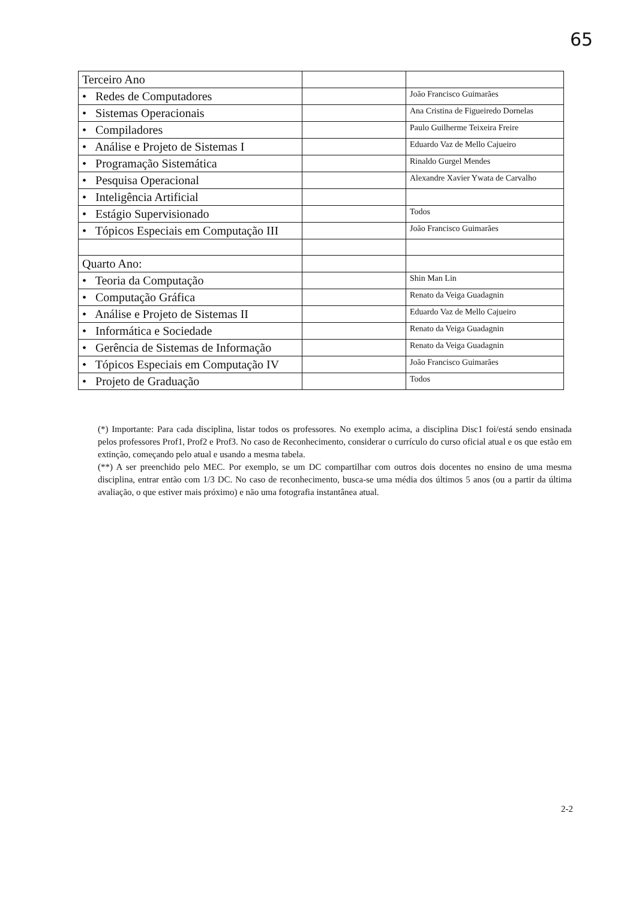65
| Terceiro Ano | | |
| • Redes de Computadores | | João Francisco Guimarães |
| • Sistemas Operacionais | | Ana Cristina de Figueiredo Dornelas |
| • Compiladores | | Paulo Guilherme Teixeira Freire |
| • Análise e Projeto de Sistemas I | | Eduardo Vaz de Mello Cajueiro |
| • Programação Sistemática | | Rinaldo Gurgel Mendes |
| • Pesquisa Operacional | | Alexandre Xavier Ywata de Carvalho |
| • Inteligência Artificial | | |
| • Estágio Supervisionado | | Todos |
| • Tópicos Especiais em Computação III | | João Francisco Guimarães |
| Quarto Ano: | | |
| • Teoria da Computação | | Shin Man Lin |
| • Computação Gráfica | | Renato da Veiga Guadagnin |
| • Análise e Projeto de Sistemas II | | Eduardo Vaz de Mello Cajueiro |
| • Informática e Sociedade | | Renato da Veiga Guadagnin |
| • Gerência de Sistemas de Informação | | Renato da Veiga Guadagnin |
| • Tópicos Especiais em Computação IV | | João Francisco Guimarães |
| • Projeto de Graduação | | Todos |
(*) Importante: Para cada disciplina, listar todos os professores. No exemplo acima, a disciplina Disc1 foi/está sendo ensinada pelos professores Prof1, Prof2 e Prof3. No caso de Reconhecimento, considerar o currículo do curso oficial atual e os que estão em extinção, começando pelo atual e usando a mesma tabela.
(**) A ser preenchido pelo MEC. Por exemplo, se um DC compartilhar com outros dois docentes no ensino de uma mesma disciplina, entrar então com 1/3 DC. No caso de reconhecimento, busca-se uma média dos últimos 5 anos (ou a partir da última avaliação, o que estiver mais próximo) e não uma fotografia instantânea atual.
2-2